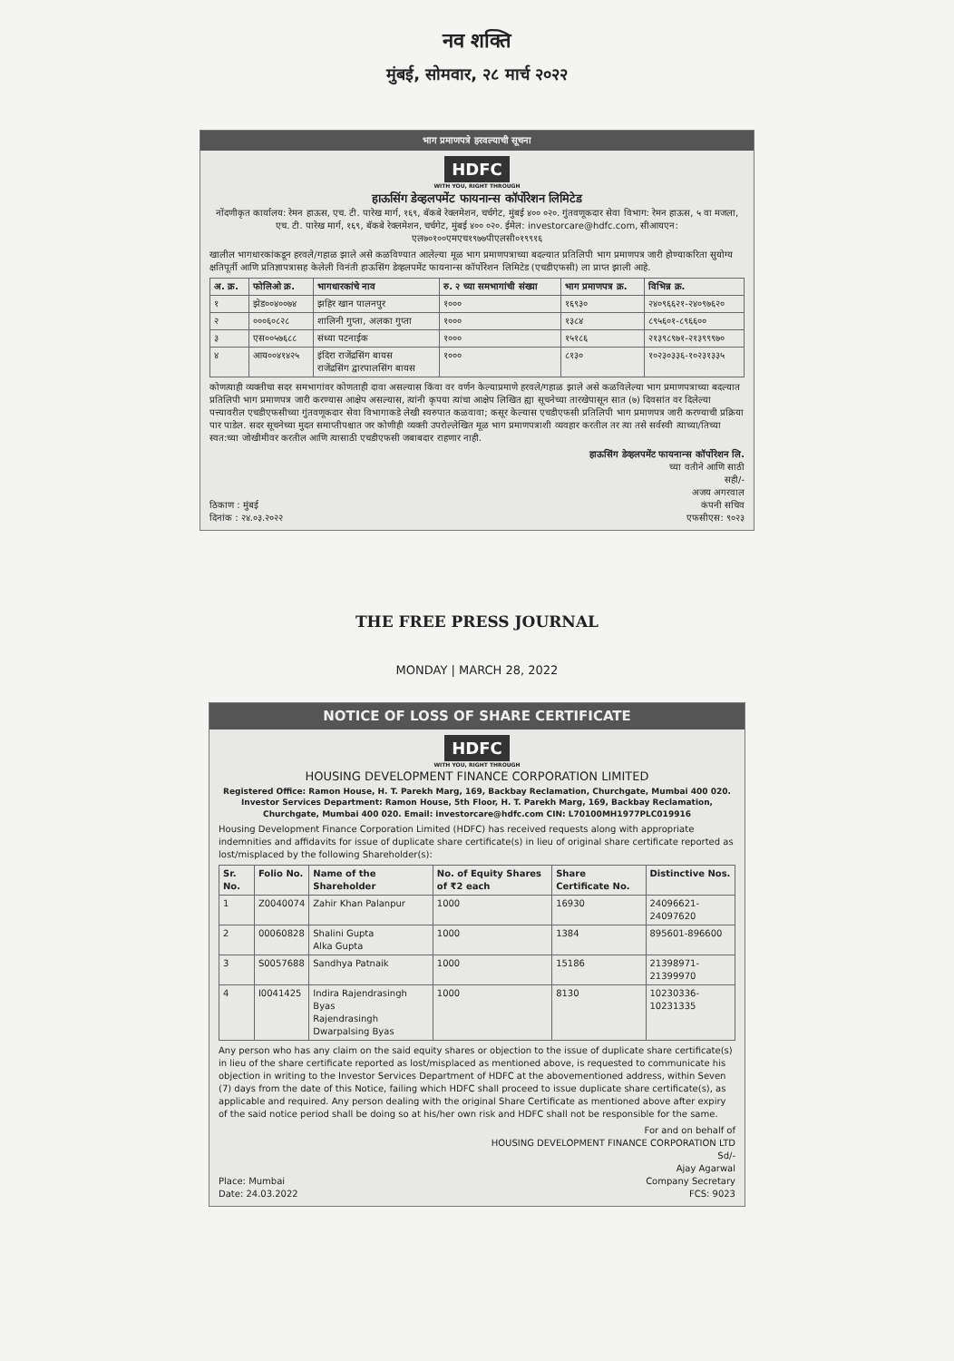नव शक्ति
मुंबई, सोमवार, २८ मार्च २०२२
भाग प्रमाणपत्रे हरवल्याची सूचना
HDFC
WITH YOU, RIGHT THROUGH
हाऊसिंग डेव्हलपमेंट फायनान्स कॉर्पोरेशन लिमिटेड
नोंदणीकृत कार्यालय: रेमन हाऊस, एच. टी. पारेख मार्ग, १६९, बॅकबे रेक्लमेशन, चर्चगेट, मुंबई ४०० ०२०. गुंतवणूकदार सेवा विभाग: रेमन हाऊस, ५ वा मजला, एच. टी. पारेख मार्ग, १६९, बॅकबे रेक्लमेशन, चर्चगेट, मुंबई ४०० ०२०. ईमेल: investorcare@hdfc.com, सीआयएन: एल७०१००एमएच१९७७पीएलसी०१९९१६
खालील भागधारकांकडून हरवले/गहाळ झाले असे कळविण्यात आलेल्या मूळ भाग प्रमाणपत्राच्या बदल्यात प्रतिलिपी भाग प्रमाणपत्र जारी होण्याकरिता सुयोग्य क्षतिपूर्ती आणि प्रतिज्ञापत्रासह केलेली विनंती हाऊसिंग डेव्हलपमेंट फायनान्स कॉर्पोरेशन लिमिटेड (एचडीएफसी) ला प्राप्त झाली आहे.
| अ. क्र. | फोलिओ क्र. | भागधारकांचे नाव | रु. २ च्या समभागांची संख्या | भाग प्रमाणपत्र क्र. | विभिन्न क्र. |
| --- | --- | --- | --- | --- | --- |
| १ | झेड००४००७४ | झहिर खान पालनपुर | १००० | १६९३० | २४०९६६२१-२४०९७६२० |
| २ | ०००६०८२८ | शालिनी गुप्ता, अलका गुप्ता | १००० | १३८४ | ८९५६०१-८९६६०० |
| ३ | एस००५७६८८ | संध्या पटनाईक | १००० | १५१८६ | २१३९८९७१-२१३९९९७० |
| ४ | आय००४१४२५ | इंदिरा राजेंद्रसिंग बायस राजेंद्रसिंग द्वारपालसिंग बायस | १००० | ८१३० | १०२३०३३६-१०२३१३३५ |
कोणत्याही व्यक्तीचा सदर समभागांवर कोणताही दावा असल्यास किंवा वर वर्णन केल्याप्रमाणे हरवले/गहाळ झाले असे कळविलेल्या भाग प्रमाणपत्राच्या बदल्यात प्रतिलिपी भाग प्रमाणपत्र जारी करण्यास आक्षेप असल्यास, त्यांनी कृपया त्यांचा आक्षेप लिखित ह्या सूचनेच्या तारखेपासून सात (७) दिवसांत वर दिलेल्या पत्त्यावरील एचडीएफसीच्या गुंतवणूकदार सेवा विभागाकडे लेखी स्वरुपात कळवावा; कसूर केल्यास एचडीएफसी प्रतिलिपी भाग प्रमाणपत्र जारी करण्याची प्रक्रिया पार पाडेल. सदर सूचनेच्या मुदत समाप्तीपश्चात जर कोणीही व्यक्ती उपरोल्लेखित मूळ भाग प्रमाणपत्राशी व्यवहार करतील तर त्या तसे सर्वस्वी त्याच्या/तिच्या स्वत:च्या जोखीमीवर करतील आणि त्यासाठी एचडीएफसी जबाबदार राहणार नाही.
हाऊसिंग डेव्हलपमेंट फायनान्स कॉर्पोरेशन लि.
च्या वतीने आणि साठी
सही/-
ठिकाण : मुंबई
दिनांक : २४.०३.२०२२
अजय अगरवाल
कंपनी सचिव
एफसीएस: ९०२३
THE FREE PRESS JOURNAL
MONDAY | MARCH 28, 2022
NOTICE OF LOSS OF SHARE CERTIFICATE
HDFC
WITH YOU, RIGHT THROUGH
HOUSING DEVELOPMENT FINANCE CORPORATION LIMITED
Registered Office: Ramon House, H. T. Parekh Marg, 169, Backbay Reclamation, Churchgate, Mumbai 400 020.
Investor Services Department: Ramon House, 5th Floor, H. T. Parekh Marg, 169, Backbay Reclamation, Churchgate, Mumbai 400 020. Email: investorcare@hdfc.com CIN: L70100MH1977PLC019916
Housing Development Finance Corporation Limited (HDFC) has received requests along with appropriate indemnities and affidavits for issue of duplicate share certificate(s) in lieu of original share certificate reported as lost/misplaced by the following Shareholder(s):
| Sr. No. | Folio No. | Name of the Shareholder | No. of Equity Shares of ₹2 each | Share Certificate No. | Distinctive Nos. |
| --- | --- | --- | --- | --- | --- |
| 1 | Z0040074 | Zahir Khan Palanpur | 1000 | 16930 | 24096621- 24097620 |
| 2 | 00060828 | Shalini Gupta Alka Gupta | 1000 | 1384 | 895601-896600 |
| 3 | S0057688 | Sandhya Patnaik | 1000 | 15186 | 21398971-21399970 |
| 4 | I0041425 | Indira Rajendrasingh Byas Rajendrasingh Dwarpalsing Byas | 1000 | 8130 | 10230336-10231335 |
Any person who has any claim on the said equity shares or objection to the issue of duplicate share certificate(s) in lieu of the share certificate reported as lost/misplaced as mentioned above, is requested to communicate his objection in writing to the Investor Services Department of HDFC at the abovementioned address, within Seven (7) days from the date of this Notice, failing which HDFC shall proceed to issue duplicate share certificate(s), as applicable and required. Any person dealing with the original Share Certificate as mentioned above after expiry of the said notice period shall be doing so at his/her own risk and HDFC shall not be responsible for the same.
For and on behalf of
HOUSING DEVELOPMENT FINANCE CORPORATION LTD
Sd/-
Place: Mumbai
Date: 24.03.2022
Ajay Agarwal
Company Secretary
FCS: 9023